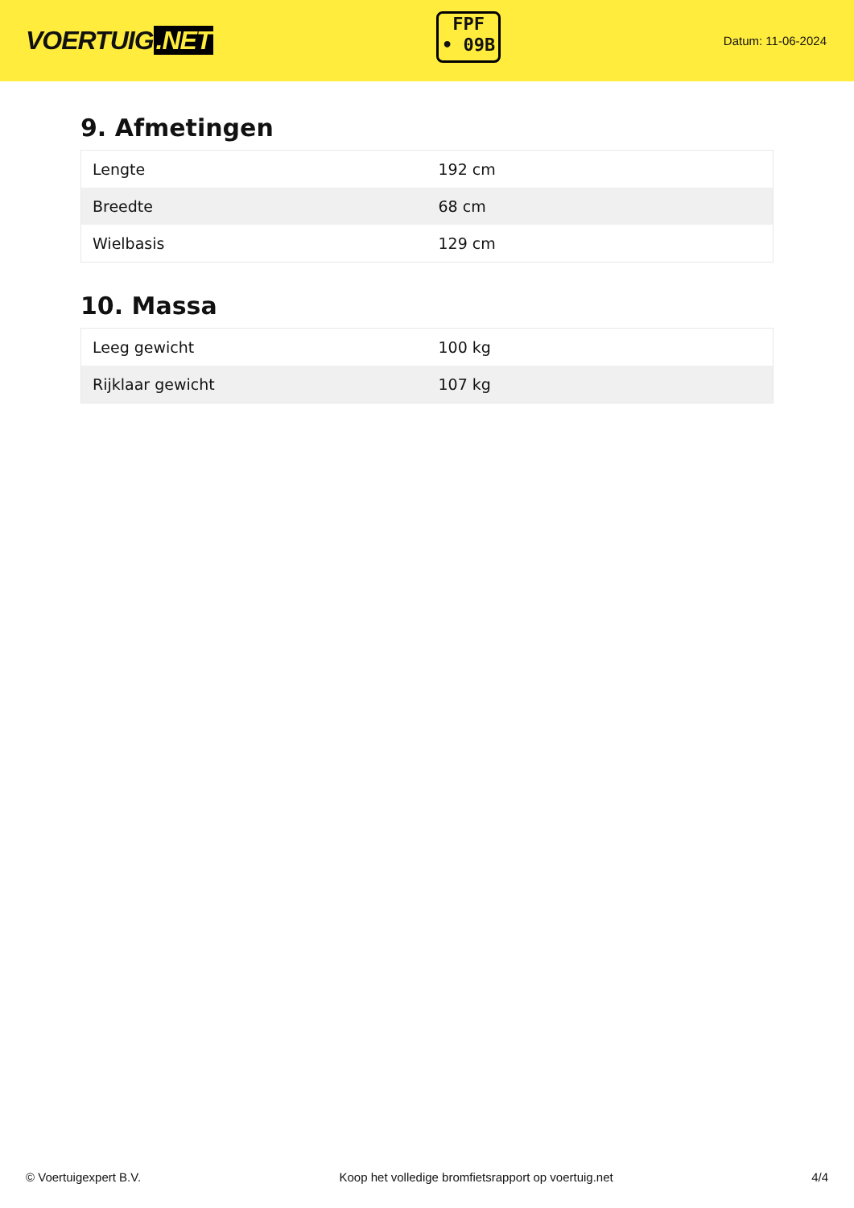VOERTUIG.NET
FPF
• 09B
Datum: 11-06-2024
9. Afmetingen
| Lengte | 192 cm |
| Breedte | 68 cm |
| Wielbasis | 129 cm |
10. Massa
| Leeg gewicht | 100 kg |
| Rijklaar gewicht | 107 kg |
© Voertuigexpert B.V. Koop het volledige bromfietsrapport op voertuig.net 4/4